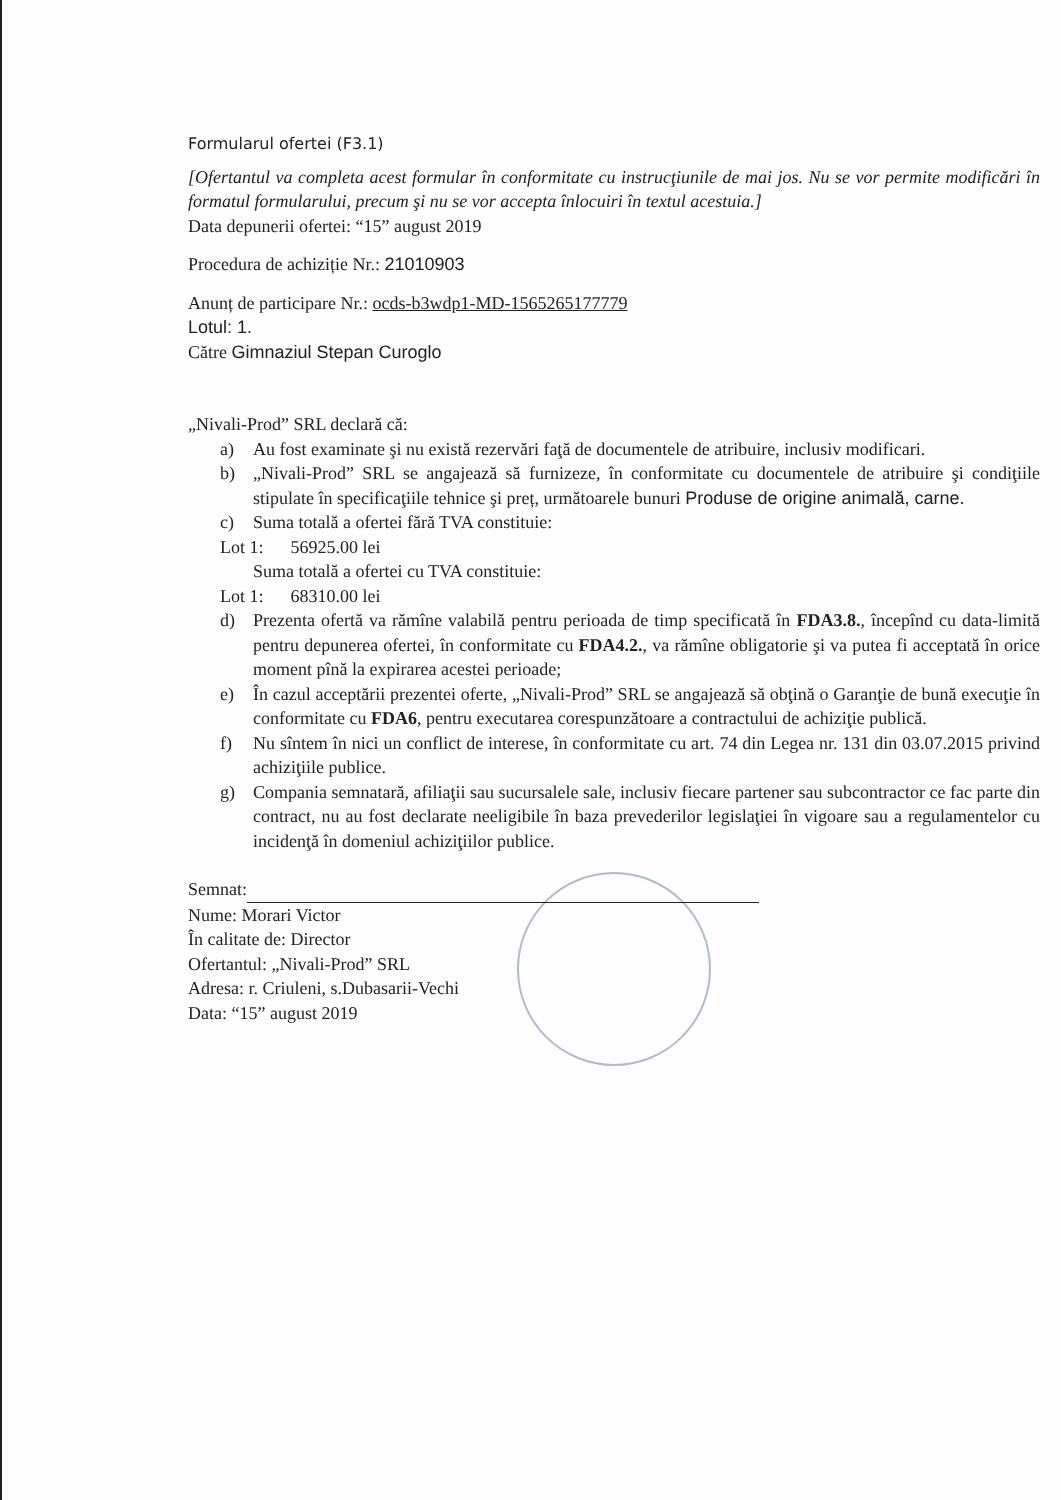Formularul ofertei (F3.1)
[Ofertantul va completa acest formular în conformitate cu instrucţiunile de mai jos. Nu se vor permite modificări în formatul formularului, precum şi nu se vor accepta înlocuiri în textul acestuia.]
Data depunerii ofertei: “15” august 2019
Procedura de achiziție Nr.: 21010903
Anunț de participare Nr.: ocds-b3wdp1-MD-1565265177779
Lotul: 1.
Către Gimnaziul Stepan Curoglo
„Nivali-Prod” SRL declară că:
a) Au fost examinate şi nu există rezervări faţă de documentele de atribuire, inclusiv modificari.
b) „Nivali-Prod” SRL se angajează să furnizeze, în conformitate cu documentele de atribuire şi condiţiile stipulate în specificaţiile tehnice şi preț, următoarele bunuri Produse de origine animală, carne.
c) Suma totală a ofertei fără TVA constituie:
Lot 1: 56925.00 lei
Suma totală a ofertei cu TVA constituie:
Lot 1: 68310.00 lei
d) Prezenta ofertă va rămîne valabilă pentru perioada de timp specificată în FDA3.8., începînd cu data-limită pentru depunerea ofertei, în conformitate cu FDA4.2., va rămîne obligatorie şi va putea fi acceptată în orice moment pînă la expirarea acestei perioade;
e) În cazul acceptării prezentei oferte, „Nivali-Prod” SRL se angajează să obţină o Garanţie de bună execuţie în conformitate cu FDA6, pentru executarea corespunzătoare a contractului de achiziţie publică.
f) Nu sîntem în nici un conflict de interese, în conformitate cu art. 74 din Legea nr. 131 din 03.07.2015 privind achiziţiile publice.
g) Compania semnatară, afiliaţii sau sucursalele sale, inclusiv fiecare partener sau subcontractor ce fac parte din contract, nu au fost declarate neeligibile în baza prevederilor legislaţiei în vigoare sau a regulamentelor cu incidenţă în domeniul achiziţiilor publice.
Semnat:
Nume: Morari Victor
În calitate de: Director
Ofertantul: „Nivali-Prod” SRL
Adresa: r. Criuleni, s.Dubasarii-Vechi
Data: “15” august 2019